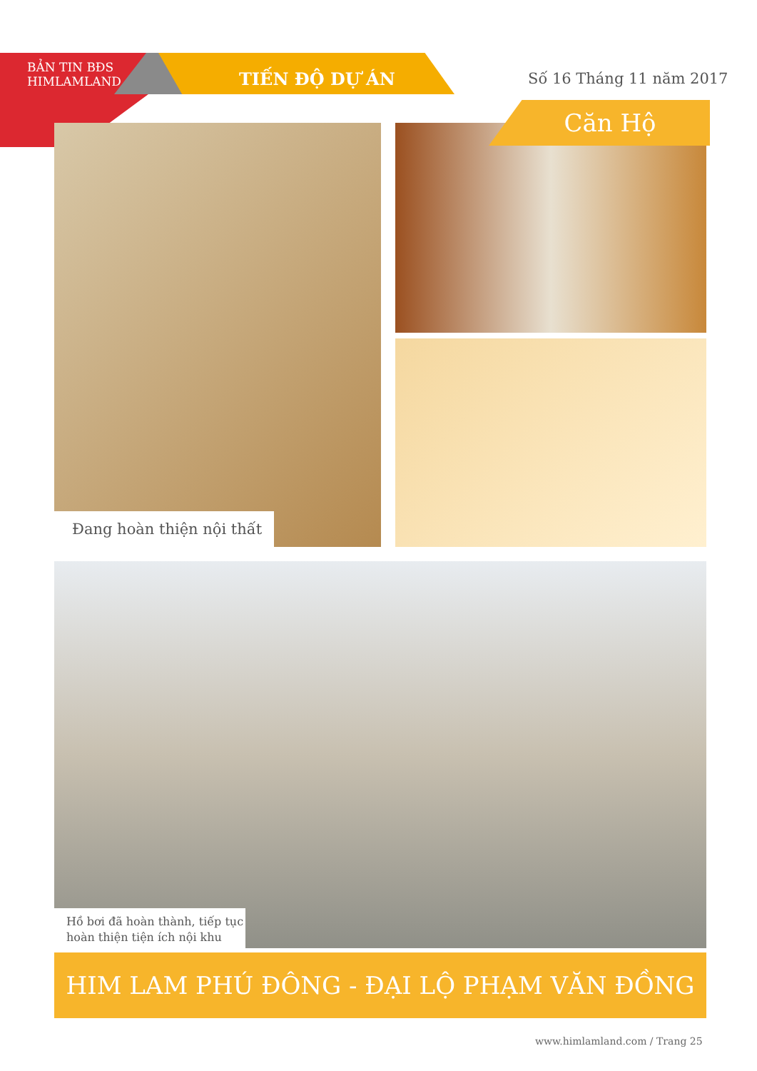BẢN TIN BĐS
HIMLAMLAND
TIẾN ĐỘ DỰ ÁN Số 16 Tháng 11 năm 2017
Căn Hộ
Đang hoàn thiện nội thất
Hồ bơi đã hoàn thành, tiếp tục hoàn thiện tiện ích nội khu
HIM LAM PHÚ ĐÔNG - ĐẠI LỘ PHẠM VĂN ĐỒNG
www.himlamland.com / Trang 25